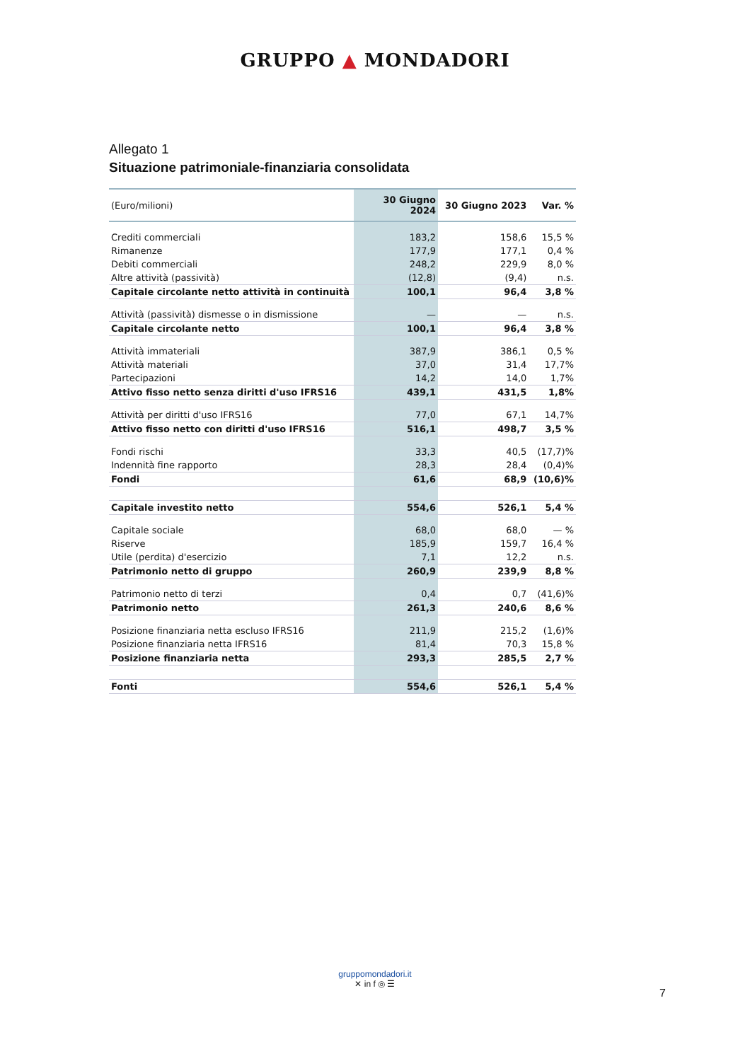GRUPPO ▲ MONDADORI
Allegato 1
Situazione patrimoniale-finanziaria consolidata
| (Euro/milioni) | 30 Giugno 2024 | 30 Giugno 2023 | Var. % |
| --- | --- | --- | --- |
| Crediti commerciali | 183,2 | 158,6 | 15,5 % |
| Rimanenze | 177,9 | 177,1 | 0,4 % |
| Debiti commerciali | 248,2 | 229,9 | 8,0 % |
| Altre attività (passività) | (12,8) | (9,4) | n.s. |
| Capitale circolante netto attività in continuità | 100,1 | 96,4 | 3,8 % |
| Attività (passività) dismesse o in dismissione | — | — | n.s. |
| Capitale circolante netto | 100,1 | 96,4 | 3,8 % |
| Attività immateriali | 387,9 | 386,1 | 0,5 % |
| Attività materiali | 37,0 | 31,4 | 17,7% |
| Partecipazioni | 14,2 | 14,0 | 1,7% |
| Attivo fisso netto senza diritti d'uso IFRS16 | 439,1 | 431,5 | 1,8% |
| Attività per diritti d'uso IFRS16 | 77,0 | 67,1 | 14,7% |
| Attivo fisso netto con diritti d'uso IFRS16 | 516,1 | 498,7 | 3,5 % |
| Fondi rischi | 33,3 | 40,5 | (17,7)% |
| Indennità fine rapporto | 28,3 | 28,4 | (0,4)% |
| Fondi | 61,6 | 68,9 | (10,6)% |
| Capitale investito netto | 554,6 | 526,1 | 5,4 % |
| Capitale sociale | 68,0 | 68,0 | — % |
| Riserve | 185,9 | 159,7 | 16,4 % |
| Utile (perdita) d'esercizio | 7,1 | 12,2 | n.s. |
| Patrimonio netto di gruppo | 260,9 | 239,9 | 8,8 % |
| Patrimonio netto di terzi | 0,4 | 0,7 | (41,6)% |
| Patrimonio netto | 261,3 | 240,6 | 8,6 % |
| Posizione finanziaria netta escluso IFRS16 | 211,9 | 215,2 | (1,6)% |
| Posizione finanziaria netta IFRS16 | 81,4 | 70,3 | 15,8 % |
| Posizione finanziaria netta | 293,3 | 285,5 | 2,7 % |
| Fonti | 554,6 | 526,1 | 5,4 % |
gruppomondadori.it
✕ in f ◎ ☰
7